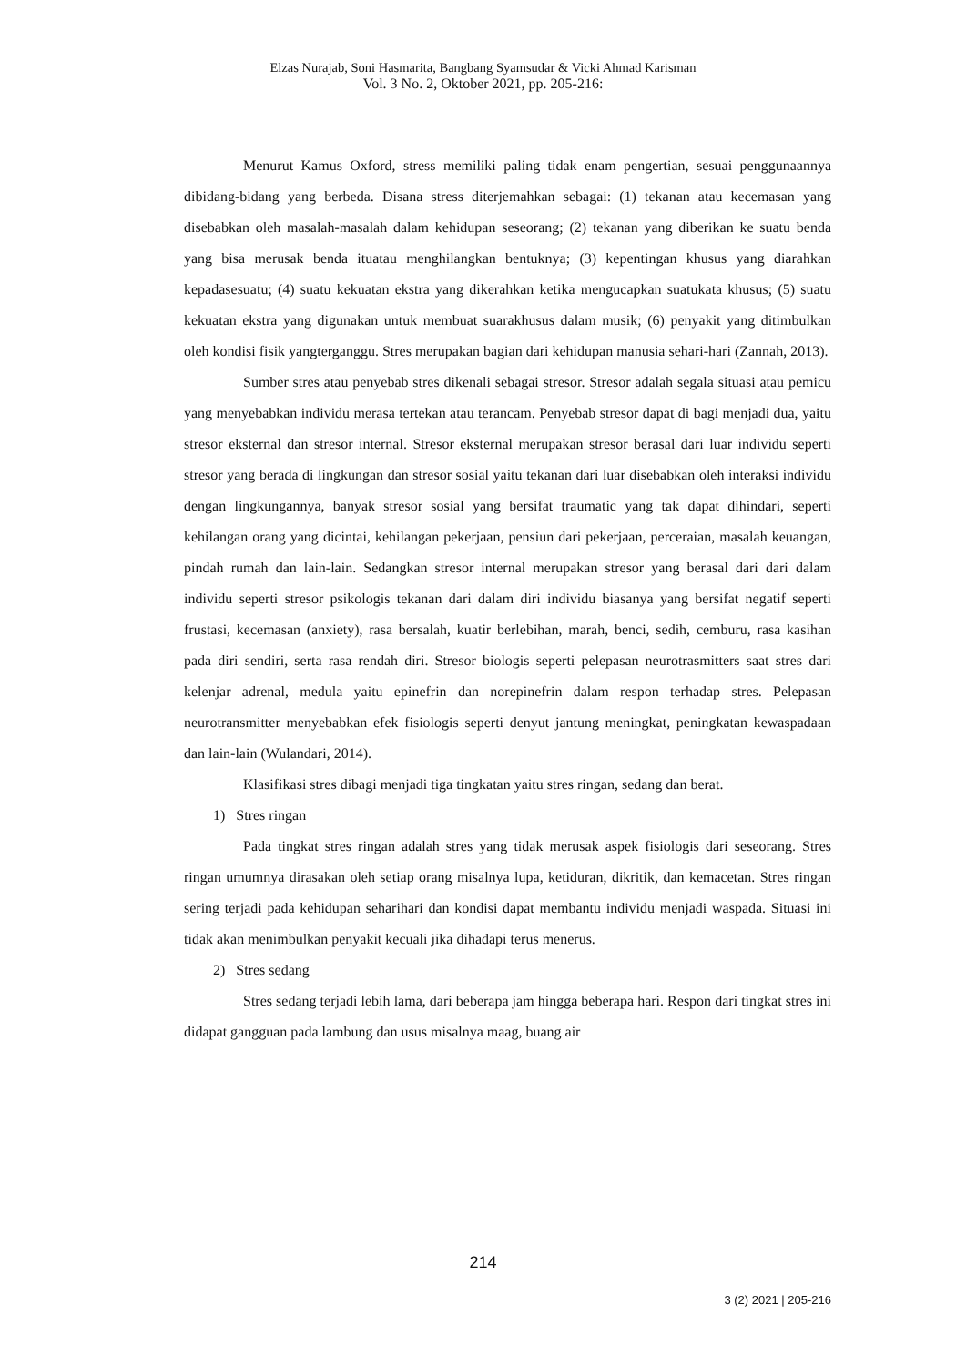Elzas Nurajab, Soni Hasmarita, Bangbang Syamsudar & Vicki Ahmad Karisman
Vol. 3 No. 2, Oktober 2021, pp. 205-216:
Menurut Kamus Oxford, stress memiliki paling tidak enam pengertian, sesuai penggunaannya dibidang-bidang yang berbeda. Disana stress diterjemahkan sebagai: (1) tekanan atau kecemasan yang disebabkan oleh masalah-masalah dalam kehidupan seseorang; (2) tekanan yang diberikan ke suatu benda yang bisa merusak benda ituatau menghilangkan bentuknya; (3) kepentingan khusus yang diarahkan kepadasesuatu; (4) suatu kekuatan ekstra yang dikerahkan ketika mengucapkan suatukata khusus; (5) suatu kekuatan ekstra yang digunakan untuk membuat suarakhusus dalam musik; (6) penyakit yang ditimbulkan oleh kondisi fisik yangterganggu. Stres merupakan bagian dari kehidupan manusia sehari-hari (Zannah, 2013).
Sumber stres atau penyebab stres dikenali sebagai stresor. Stresor adalah segala situasi atau pemicu yang menyebabkan individu merasa tertekan atau terancam. Penyebab stresor dapat di bagi menjadi dua, yaitu stresor eksternal dan stresor internal. Stresor eksternal merupakan stresor berasal dari luar individu seperti stresor yang berada di lingkungan dan stresor sosial yaitu tekanan dari luar disebabkan oleh interaksi individu dengan lingkungannya, banyak stresor sosial yang bersifat traumatic yang tak dapat dihindari, seperti kehilangan orang yang dicintai, kehilangan pekerjaan, pensiun dari pekerjaan, perceraian, masalah keuangan, pindah rumah dan lain-lain. Sedangkan stresor internal merupakan stresor yang berasal dari dari dalam individu seperti stresor psikologis tekanan dari dalam diri individu biasanya yang bersifat negatif seperti frustasi, kecemasan (anxiety), rasa bersalah, kuatir berlebihan, marah, benci, sedih, cemburu, rasa kasihan pada diri sendiri, serta rasa rendah diri. Stresor biologis seperti pelepasan neurotrasmitters saat stres dari kelenjar adrenal, medula yaitu epinefrin dan norepinefrin dalam respon terhadap stres. Pelepasan neurotransmitter menyebabkan efek fisiologis seperti denyut jantung meningkat, peningkatan kewaspadaan dan lain-lain (Wulandari, 2014).
Klasifikasi stres dibagi menjadi tiga tingkatan yaitu stres ringan, sedang dan berat.
1) Stres ringan
Pada tingkat stres ringan adalah stres yang tidak merusak aspek fisiologis dari seseorang. Stres ringan umumnya dirasakan oleh setiap orang misalnya lupa, ketiduran, dikritik, dan kemacetan. Stres ringan sering terjadi pada kehidupan seharihari dan kondisi dapat membantu individu menjadi waspada. Situasi ini tidak akan menimbulkan penyakit kecuali jika dihadapi terus menerus.
2) Stres sedang
Stres sedang terjadi lebih lama, dari beberapa jam hingga beberapa hari. Respon dari tingkat stres ini didapat gangguan pada lambung dan usus misalnya maag, buang air
214
3 (2) 2021 | 205-216